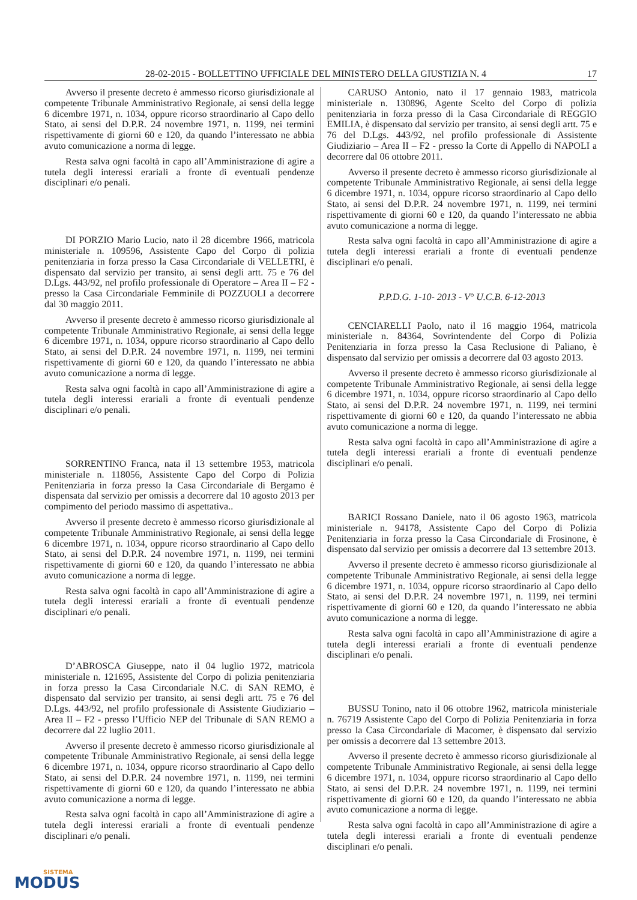28-02-2015 - BOLLETTINO UFFICIALE DEL MINISTERO DELLA GIUSTIZIA N. 4 17
Avverso il presente decreto è ammesso ricorso giurisdizionale al competente Tribunale Amministrativo Regionale, ai sensi della legge 6 dicembre 1971, n. 1034, oppure ricorso straordinario al Capo dello Stato, ai sensi del D.P.R. 24 novembre 1971, n. 1199, nei termini rispettivamente di giorni 60 e 120, da quando l’interessato ne abbia avuto comunicazione a norma di legge.
Resta salva ogni facoltà in capo all’Amministrazione di agire a tutela degli interessi erariali a fronte di eventuali pendenze disciplinari e/o penali.
DI PORZIO Mario Lucio, nato il 28 dicembre 1966, matricola ministeriale n. 109596, Assistente Capo del Corpo di polizia penitenziaria in forza presso la Casa Circondariale di VELLETRI, è dispensato dal servizio per transito, ai sensi degli artt. 75 e 76 del D.Lgs. 443/92, nel profilo professionale di Operatore – Area II – F2 - presso la Casa Circondariale Femminile di POZZUOLI a decorrere dal 30 maggio 2011.
Avverso il presente decreto è ammesso ricorso giurisdizionale al competente Tribunale Amministrativo Regionale, ai sensi della legge 6 dicembre 1971, n. 1034, oppure ricorso straordinario al Capo dello Stato, ai sensi del D.P.R. 24 novembre 1971, n. 1199, nei termini rispettivamente di giorni 60 e 120, da quando l’interessato ne abbia avuto comunicazione a norma di legge.
Resta salva ogni facoltà in capo all’Amministrazione di agire a tutela degli interessi erariali a fronte di eventuali pendenze disciplinari e/o penali.
SORRENTINO Franca, nata il 13 settembre 1953, matricola ministeriale n. 118056, Assistente Capo del Corpo di Polizia Penitenziaria in forza presso la Casa Circondariale di Bergamo è dispensata dal servizio per omissis a decorrere dal 10 agosto 2013 per compimento del periodo massimo di aspettativa..
Avverso il presente decreto è ammesso ricorso giurisdizionale al competente Tribunale Amministrativo Regionale, ai sensi della legge 6 dicembre 1971, n. 1034, oppure ricorso straordinario al Capo dello Stato, ai sensi del D.P.R. 24 novembre 1971, n. 1199, nei termini rispettivamente di giorni 60 e 120, da quando l’interessato ne abbia avuto comunicazione a norma di legge.
Resta salva ogni facoltà in capo all’Amministrazione di agire a tutela degli interessi erariali a fronte di eventuali pendenze disciplinari e/o penali.
D’ABROSCA Giuseppe, nato il 04 luglio 1972, matricola ministeriale n. 121695, Assistente del Corpo di polizia penitenziaria in forza presso la Casa Circondariale N.C. di SAN REMO, è dispensato dal servizio per transito, ai sensi degli artt. 75 e 76 del D.Lgs. 443/92, nel profilo professionale di Assistente Giudiziario – Area II – F2 - presso l’Ufficio NEP del Tribunale di SAN REMO a decorrere dal 22 luglio 2011.
Avverso il presente decreto è ammesso ricorso giurisdizionale al competente Tribunale Amministrativo Regionale, ai sensi della legge 6 dicembre 1971, n. 1034, oppure ricorso straordinario al Capo dello Stato, ai sensi del D.P.R. 24 novembre 1971, n. 1199, nei termini rispettivamente di giorni 60 e 120, da quando l’interessato ne abbia avuto comunicazione a norma di legge.
Resta salva ogni facoltà in capo all’Amministrazione di agire a tutela degli interessi erariali a fronte di eventuali pendenze disciplinari e/o penali.
CARUSO Antonio, nato il 17 gennaio 1983, matricola ministeriale n. 130896, Agente Scelto del Corpo di polizia penitenziaria in forza presso di la Casa Circondariale di REGGIO EMILIA, è dispensato dal servizio per transito, ai sensi degli artt. 75 e 76 del D.Lgs. 443/92, nel profilo professionale di Assistente Giudiziario – Area II – F2 - presso la Corte di Appello di NAPOLI a decorrere dal 06 ottobre 2011.
Avverso il presente decreto è ammesso ricorso giurisdizionale al competente Tribunale Amministrativo Regionale, ai sensi della legge 6 dicembre 1971, n. 1034, oppure ricorso straordinario al Capo dello Stato, ai sensi del D.P.R. 24 novembre 1971, n. 1199, nei termini rispettivamente di giorni 60 e 120, da quando l’interessato ne abbia avuto comunicazione a norma di legge.
Resta salva ogni facoltà in capo all’Amministrazione di agire a tutela degli interessi erariali a fronte di eventuali pendenze disciplinari e/o penali.
P.P.D.G. 1-10- 2013 - V° U.C.B. 6-12-2013
CENCIARELLI Paolo, nato il 16 maggio 1964, matricola ministeriale n. 84364, Sovrintendente del Corpo di Polizia Penitenziaria in forza presso la Casa Reclusione di Paliano, è dispensato dal servizio per omissis a decorrere dal 03 agosto 2013.
Avverso il presente decreto è ammesso ricorso giurisdizionale al competente Tribunale Amministrativo Regionale, ai sensi della legge 6 dicembre 1971, n. 1034, oppure ricorso straordinario al Capo dello Stato, ai sensi del D.P.R. 24 novembre 1971, n. 1199, nei termini rispettivamente di giorni 60 e 120, da quando l’interessato ne abbia avuto comunicazione a norma di legge.
Resta salva ogni facoltà in capo all’Amministrazione di agire a tutela degli interessi erariali a fronte di eventuali pendenze disciplinari e/o penali.
BARICI Rossano Daniele, nato il 06 agosto 1963, matricola ministeriale n. 94178, Assistente Capo del Corpo di Polizia Penitenziaria in forza presso la Casa Circondariale di Frosinone, è dispensato dal servizio per omissis a decorrere dal 13 settembre 2013.
Avverso il presente decreto è ammesso ricorso giurisdizionale al competente Tribunale Amministrativo Regionale, ai sensi della legge 6 dicembre 1971, n. 1034, oppure ricorso straordinario al Capo dello Stato, ai sensi del D.P.R. 24 novembre 1971, n. 1199, nei termini rispettivamente di giorni 60 e 120, da quando l’interessato ne abbia avuto comunicazione a norma di legge.
Resta salva ogni facoltà in capo all’Amministrazione di agire a tutela degli interessi erariali a fronte di eventuali pendenze disciplinari e/o penali.
BUSSU Tonino, nato il 06 ottobre 1962, matricola ministeriale n. 76719 Assistente Capo del Corpo di Polizia Penitenziaria in forza presso la Casa Circondariale di Macomer, è dispensato dal servizio per omissis a decorrere dal 13 settembre 2013.
Avverso il presente decreto è ammesso ricorso giurisdizionale al competente Tribunale Amministrativo Regionale, ai sensi della legge 6 dicembre 1971, n. 1034, oppure ricorso straordinario al Capo dello Stato, ai sensi del D.P.R. 24 novembre 1971, n. 1199, nei termini rispettivamente di giorni 60 e 120, da quando l’interessato ne abbia avuto comunicazione a norma di legge.
Resta salva ogni facoltà in capo all’Amministrazione di agire a tutela degli interessi erariali a fronte di eventuali pendenze disciplinari e/o penali.
SISTEMA
MODUS